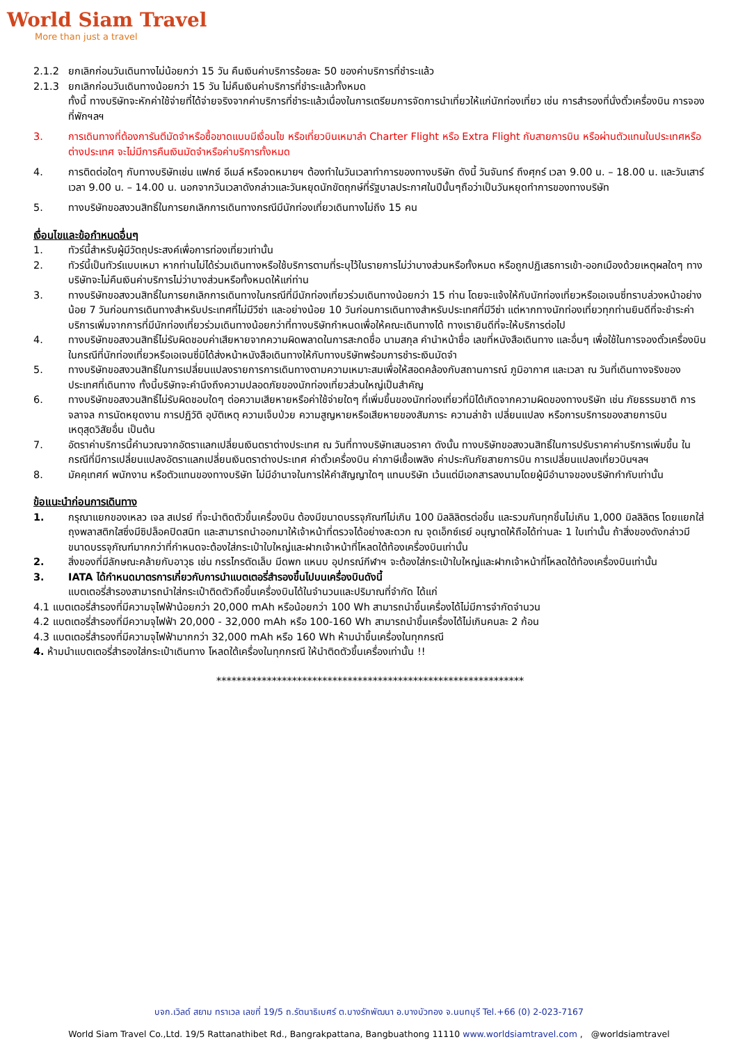World Siam Travel
More than just a travel
2.1.2 ยกเลิกก่อนวันเดินทางไม่น้อยกว่า 15 วัน คืนเงินค่าบริการร้อยละ 50 ของค่าบริการที่ชำระแล้ว
2.1.3 ยกเลิกก่อนวันเดินทางน้อยกว่า 15 วัน ไม่คืนเงินค่าบริการที่ชำระแล้วทั้งหมด
ทั้งนี้ ทางบริษัทจะหักค่าใช้จ่ายที่ได้จ่ายจริงจากค่าบริการที่ชำระแล้วเนื่องในการเตรียมการจัดการนำเที่ยวให้แก่นักท่องเที่ยว เช่น การสำรองที่นั่งตั๋วเครื่องบิน การจองที่พักฯลฯ
3. การเดินทางที่ต้องการันตีมัดจำหรือซื้อขาดแบบมีเงื่อนไข หรือเที่ยวบินเหมาลำ Charter Flight หรือ Extra Flight กับสายการบิน หรือผ่านตัวแทนในประเทศหรือต่างประเทศ จะไม่มีการคืนเงินมัดจำหรือค่าบริการทั้งหมด
4. การติดต่อใดๆ กับทางบริษัทเช่น แฟกซ์ อีเมล์ หรือจดหมายฯ ต้องทำในวันเวลาทำการของทางบริษัท ดังนี้ วันจันทร์ ถึงศุกร์ เวลา 9.00 น. – 18.00 น. และวันเสาร์ เวลา 9.00 น. – 14.00 น. นอกจากวันเวลาดังกล่าวและวันหยุดนักขัตฤกษ์ที่รัฐบาลประกาศในปีนั้นๆถือว่าเป็นวันหยุดทำการของทางบริษัท
5. ทางบริษัทขอสงวนสิทธิ์ในการยกเลิกการเดินทางกรณีมีนักท่องเที่ยวเดินทางไม่ถึง 15 คน
เงื่อนไขและข้อกำหนดอื่นๆ
1. ทัวร์นี้สำหรับผู้มีวัตถุประสงค์เพื่อการท่องเที่ยวเท่านั้น
2. ทัวร์นี้เป็นทัวร์แบบเหมา หากท่านไม่ได้ร่วมเดินทางหรือใช้บริการตามที่ระบุไว้ในรายการไม่ว่าบางส่วนหรือทั้งหมด หรือถูกปฏิเสธการเข้า-ออกเมืองด้วยเหตุผลใดๆ ทางบริษัทจะไม่คืนเงินค่าบริการไม่ว่าบางส่วนหรือทั้งหมดให้แก่ท่าน
3. ทางบริษัทขอสงวนสิทธิ์ในการยกเลิกการเดินทางในกรณีที่มีนักท่องเที่ยวร่วมเดินทางน้อยกว่า 15 ท่าน โดยจะแจ้งให้กับนักท่องเที่ยวหรือเอเจนซี่ทราบล่วงหน้าอย่างน้อย 7 วันก่อนการเดินทางสำหรับประเทศที่ไม่มีวีซ่า และอย่างน้อย 10 วันก่อนการเดินทางสำหรับประเทศที่มีวีซ่า แต่หากทางนักท่องเที่ยวทุกท่านยินดีที่จะชำระค่าบริการเพิ่มจากการที่มีนักท่องเที่ยวร่วมเดินทางน้อยกว่าที่ทางบริษัทกำหนดเพื่อให้คณะเดินทางได้ ทางเรายินดีที่จะให้บริการต่อไป
4. ทางบริษัทขอสงวนสิทธิ์ไม่รับผิดชอบค่าเสียหายจากความผิดพลาดในการสะกดชื่อ นามสกุล คำนำหน้าชื่อ เลขที่หนังสือเดินทาง และอื่นๆ เพื่อใช้ในการจองตั๋วเครื่องบิน ในกรณีที่นักท่องเที่ยวหรือเอเจนซี่มิได้ส่งหน้าหนังสือเดินทางให้กับทางบริษัทพร้อมการชำระเงินมัดจำ
5. ทางบริษัทขอสงวนสิทธิ์ในการเปลี่ยนแปลงรายการการเดินทางตามความเหมาะสมเพื่อให้สอดคล้องกับสถานการณ์ ภูมิอากาศ และเวลา ณ วันที่เดินทางจริงของประเทศที่เดินทาง ทั้งนี้บริษัทจะคำนึงถึงความปลอดภัยของนักท่องเที่ยวส่วนใหญ่เป็นสำคัญ
6. ทางบริษัทขอสงวนสิทธิ์ไม่รับผิดชอบใดๆ ต่อความเสียหายหรือค่าใช้จ่ายใดๆ ที่เพิ่มขึ้นของนักท่องเที่ยวที่มิได้เกิดจากความผิดของทางบริษัท เช่น ภัยธรรมชาติ การจลาจล การนัดหยุดงาน การปฏิวัติ อุบัติเหตุ ความเจ็บป่วย ความสูญหายหรือเสียหายของสัมภาระ ความล่าช้า เปลี่ยนแปลง หรือการบริการของสายการบิน เหตุสุดวิสัยอื่น เป็นต้น
7. อัตราค่าบริการนี้คำนวณจากอัตราแลกเปลี่ยนเงินตราต่างประเทศ ณ วันที่ทางบริษัทเสนอราคา ดังนั้น ทางบริษัทขอสงวนสิทธิ์ในการปรับราคาค่าบริการเพิ่มขึ้น ในกรณีที่มีการเปลี่ยนแปลงอัตราแลกเปลี่ยนเงินตราต่างประเทศ ค่าตั๋วเครื่องบิน ค่าภาษีเชื้อเพลิง ค่าประกันภัยสายการบิน การเปลี่ยนแปลงเที่ยวบินฯลฯ
8. มัคคุเทศก์ พนักงาน หรือตัวแทนของทางบริษัท ไม่มีอำนาจในการให้คำสัญญาใดๆ แทนบริษัท เว้นแต่มีเอกสารลงนามโดยผู้มีอำนาจของบริษัทกำกับเท่านั้น
ข้อแนะนำก่อนการเดินทาง
1. กรุณาแยกของเหลว เจล สเปรย์ ที่จะนำติดตัวขึ้นเครื่องบิน ต้องมีขนาดบรรจุภัณฑ์ไม่เกิน 100 มิลลิลิตรต่อชิ้น และรวมกันทุกชิ้นไม่เกิน 1,000 มิลลิลิตร โดยแยกใส่ถุงพลาสติกใสซึ่งมีซิปล็อคปิดสนิท และสามารถนำออกมาให้เจ้าหน้าที่ตรวจได้อย่างสะดวก ณ จุดเอ็กซ์เรย์ อนุญาตให้ถือได้ท่านละ 1 ใบเท่านั้น ถ้าสิ่งของดังกล่าวมีขนาดบรรจุภัณฑ์มากกว่าที่กำหนดจะต้องใส่กระเป๋าใบใหญ่และฝากเจ้าหน้าที่โหลดใต้ท้องเครื่องบินเท่านั้น
2. สิ่งของที่มีลักษณะคล้ายกับอาวุธ เช่น กรรไกรตัดเล็บ มีดพก แหนบ อุปกรณ์กีฬาฯ จะต้องใส่กระเป๋าใบใหญ่และฝากเจ้าหน้าที่โหลดใต้ท้องเครื่องบินเท่านั้น
3. IATA ได้กำหนดมาตรการเกี่ยวกับการนำแบตเตอรี่สำรองขึ้นไปบนเครื่องบินดังนี้
แบตเตอรี่สำรองสามารถนำใส่กระเป๋าติดตัวถือขึ้นเครื่องบินได้ในจำนวนและปริมาณที่จำกัด ได้แก่
4.1 แบตเตอรี่สำรองที่มีความจุไฟฟ้าน้อยกว่า 20,000 mAh หรือน้อยกว่า 100 Wh สามารถนำขึ้นเครื่องได้ไม่มีการจำกัดจำนวน
4.2 แบตเตอรี่สำรองที่มีความจุไฟฟ้า 20,000 - 32,000 mAh หรือ 100-160 Wh สามารถนำขึ้นเครื่องได้ไม่เกินคนละ 2 ก้อน
4.3 แบตเตอรี่สำรองที่มีความจุไฟฟ้ามากกว่า 32,000 mAh หรือ 160 Wh ห้ามนำขึ้นเครื่องในทุกกรณี
4. ห้ามนำแบตเตอรี่สำรองใส่กระเป๋าเดินทาง โหลดใต้เครื่องในทุกกรณี ให้นำติดตัวขึ้นเครื่องเท่านั้น !!
*************************************************************
บจก.เวิลด์ สยาม ทราเวล เลขที่ 19/5 ถ.รัตนาธิเบศร์ ต.บางรักพัฒนา อ.บางบัวทอง จ.นนทบุรี Tel.+66 (0) 2-023-7167
World Siam Travel Co.,Ltd. 19/5 Rattanathibet Rd., Bangrakpattana, Bangbuathong 11110 www.worldsiamtravel.com , @worldsiamtravel